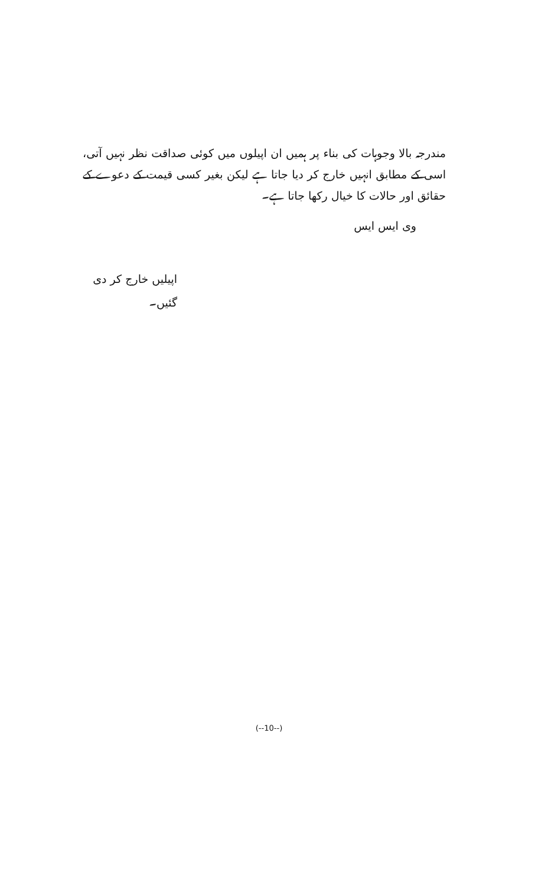مندرجہ بالا وجوہات کی بناء پر ہمیں ان اپیلوں میں کوئی صداقت نظر نہیں آتی، اسی کے مطابق انہیں خارج کر دیا جاتا ہے لیکن بغیر کسی قیمت کے دعوے کے حقائق اور حالات کا خیال رکھا جاتا ہے۔
وی ایس ایس
اپیلیں خارج کر دی گئیں۔
(--10--)